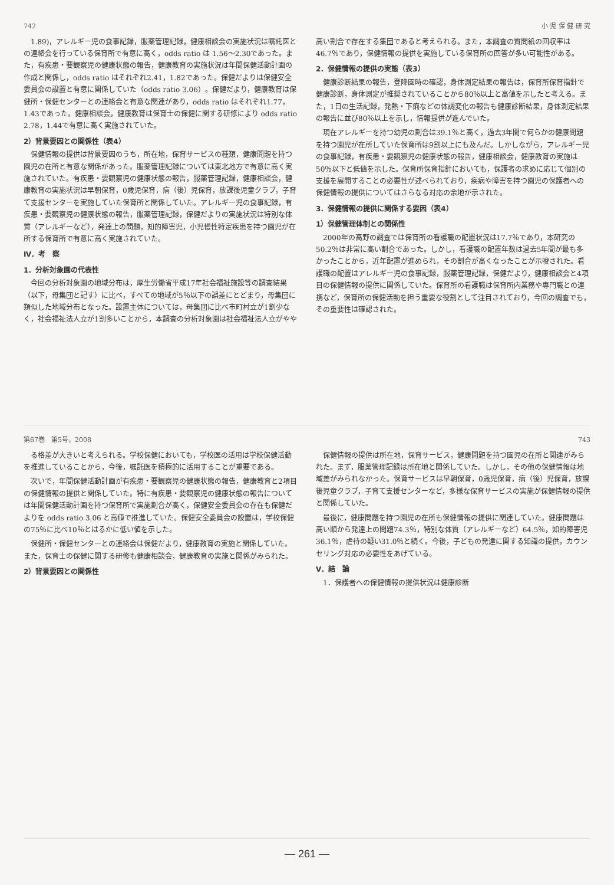742 小 児 保 健 研 究
1.89)，アレルギー児の食事記録，服薬管理記録，健康相談会の実施状況は嘱託医との連絡会を行っている保育所で有意に高く，odds ratio は 1.56～2.30であった。また，有疾患・要観察児の健康状態の報告，健康教育の実施状況は年間保健活動計画の作成と関係し，odds ratio はそれぞれ2.41，1.82であった。保健だよりは保健安全委員会の設置と有意に関係していた（odds ratio 3.06）。保健だより，健康教育は保健所・保健センターとの連絡会と有意な関連があり，odds ratio はそれぞれ1.77，1.43であった。健康相談会，健康教育は保育士の保健に関する研修により odds ratio 2.78，1.44で有意に高く実施されていた。
2）背景要因との関係性（表4）
保健情報の提供は背景要因のうち，所在地，保育サービスの種類，健康問題を持つ園児の在所と有意な関係があった。服薬管理記録については東北地方で有意に高く実施されていた。有疾患・要観察児の健康状態の報告，服薬管理記録，健康相談会，健康教育の実施状況は早朝保育，0歳児保育，病（後）児保育，放課後児童クラブ，子育て支援センターを実施していた保育所と関係していた。アレルギー児の食事記録，有疾患・要観察児の健康状態の報告，服薬管理記録，保健だよりの実施状況は特別な体質（アレルギーなど），発達上の問題，知的障害児，小児慢性特定疾患を持つ園児が在所する保育所で有意に高く実施されていた。
Ⅳ．考　察
1．分析対象園の代表性
今回の分析対象園の地域分布は，厚生労働省平成17年社会福祉施設等の調査結果（以下，母集団と記す）に比べ，すべての地域が5％以下の誤差にとどまり，母集団に類似した地域分布となった。設置主体については，母集団に比べ市町村立が1割少なく，社会福祉法人立が1割多いことから，本調査の分析対象園は社会福祉法人立がやや高い割合で存在する集団であると考えられる。また，本調査の質問紙の回収率は46.7％であり，保健情報の提供を実施している保育所の回答が多い可能性がある。
2．保健情報の提供の実態（表3）
健康診断結果の報告，登降園時の確認，身体測定結果の報告は，保育所保育指針で健康診断，身体測定が推奨されていることから80％以上と高値を示したと考える。また，1日の生活記録，発熱・下痢などの体調変化の報告も健康診断結果，身体測定結果の報告に並び80％以上を示し，情報提供が進んでいた。
現在アレルギーを持つ幼児の割合は39.1％と高く，過去3年間で何らかの健康問題を持つ園児が在所していた保育所は9割以上にも及んだ。しかしながら，アレルギー児の食事記録，有疾患・要観察児の健康状態の報告，健康相談会，健康教育の実施は50％以下と低値を示した。保育所保育指針においても，保護者の求めに応じて個別の支援を展開することの必要性が述べられており，疾病や障害を持つ園児の保護者への保健情報の提供についてはさらなる対応の余地が示された。
3．保健情報の提供に関係する要因（表4）
1）保健管理体制との関係性
2000年の高野の調査では保育所の看護職の配置状況は17.7％であり，本研究の50.2％は非常に高い割合であった。しかし，看護職の配置年数は過去5年間が最も多かったことから，近年配置が進められ，その割合が高くなったことが示唆された。看護職の配置はアレルギー児の食事記録，服薬管理記録，保健だより，健康相談会と4項目の保健情報の提供に関係していた。保育所の看護職は保育所内業務や専門職との連携など，保育所の保健活動を担う重要な役割として注目されており，今回の調査でも，その重要性は確認された。
第67巻　第5号，2008 743
る格差が大きいと考えられる。学校保健においても，学校医の活用は学校保健活動を推進していることから，今後，嘱託医を積極的に活用することが重要である。
次いで，年間保健活動計画が有疾患・要観察児の健康状態の報告，健康教育と2項目の保健情報の提供と関係していた。特に有疾患・要観察児の健康状態の報告については年間保健活動計画を持つ保育所で実施割合が高く，保健安全委員会の存在も保健だよりを odds ratio 3.06 と高値で推進していた。保健安全委員会の設置は，学校保健の75％に比べ10％とはるかに低い値を示した。
保健所・保健センターとの連絡会は保健だより，健康教育の実施と関係していた。また，保育士の保健に関する研修も健康相談会，健康教育の実施と関係がみられた。
2）背景要因との関係性
保健情報の提供は所在地，保育サービス，健康問題を持つ園児の在所と関連がみられた。まず，服薬管理記録は所在地と関係していた。しかし，その他の保健情報は地域差がみられなかった。保育サービスは早朝保育，0歳児保育，病（後）児保育，放課後児童クラブ，子育て支援センターなど，多様な保育サービスの実施が保健情報の提供と関係していた。
最後に，健康問題を持つ園児の在所も保健情報の提供に関連していた。健康問題は高い順から発達上の問題74.3％，特別な体質（アレルギーなど）64.5％，知的障害児36.1％，虐待の疑い31.0％と続く。今後，子どもの発達に関する知識の提供，カウンセリング対応の必要性をあげている。
Ⅴ．結　論
1．保護者への保健情報の提供状況は健康診断
— 261 —